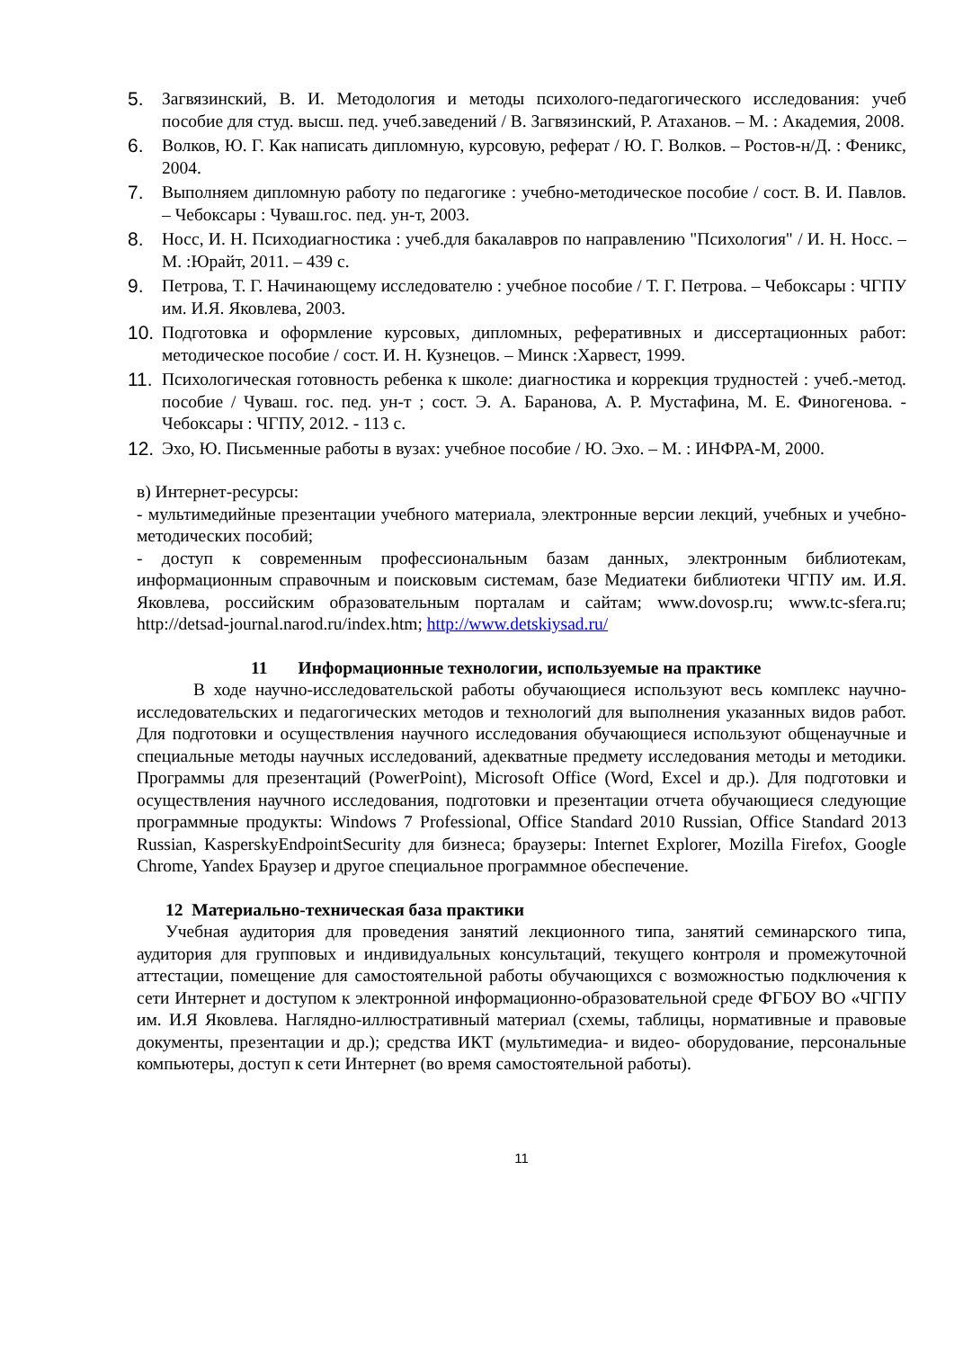5. Загвязинский, В. И. Методология и методы психолого-педагогического исследования: учеб пособие для студ. высш. пед. учеб.заведений / В. Загвязинский, Р. Атаханов. – М. : Академия, 2008.
6. Волков, Ю. Г. Как написать дипломную, курсовую, реферат / Ю. Г. Волков. – Ростов-н/Д. : Феникс, 2004.
7. Выполняем дипломную работу по педагогике : учебно-методическое пособие / сост. В. И. Павлов. – Чебоксары : Чуваш.гос. пед. ун-т, 2003.
8. Носс, И. Н. Психодиагностика : учеб.для бакалавров по направлению "Психология" / И. Н. Носс. – М. :Юрайт, 2011. – 439 с.
9. Петрова, Т. Г. Начинающему исследователю : учебное пособие / Т. Г. Петрова. – Чебоксары : ЧГПУ им. И.Я. Яковлева, 2003.
10. Подготовка и оформление курсовых, дипломных, реферативных и диссертационных работ: методическое пособие / сост. И. Н. Кузнецов. – Минск :Харвест, 1999.
11. Психологическая готовность ребенка к школе: диагностика и коррекция трудностей : учеб.-метод. пособие / Чуваш. гос. пед. ун-т ; сост. Э. А. Баранова, А. Р. Мустафина, М. Е. Финогенова. - Чебоксары : ЧГПУ, 2012. - 113 с.
12. Эхо, Ю. Письменные работы в вузах: учебное пособие / Ю. Эхо. – М. : ИНФРА-М, 2000.
в) Интернет-ресурсы:
- мультимедийные презентации учебного материала, электронные версии лекций, учебных и учебно-методических пособий;
- доступ к современным профессиональным базам данных, электронным библиотекам, информационным справочным и поисковым системам, базе Медиатеки библиотеки ЧГПУ им. И.Я. Яковлева, российским образовательным порталам и сайтам; www.dovosp.ru; www.tc-sfera.ru; http://detsad-journal.narod.ru/index.htm; http://www.detskiysad.ru/
11 Информационные технологии, используемые на практике
В ходе научно-исследовательской работы обучающиеся используют весь комплекс научно-исследовательских и педагогических методов и технологий для выполнения указанных видов работ. Для подготовки и осуществления научного исследования обучающиеся используют общенаучные и специальные методы научных исследований, адекватные предмету исследования методы и методики. Программы для презентаций (PowerPoint), Microsoft Office (Word, Excel и др.). Для подготовки и осуществления научного исследования, подготовки и презентации отчета обучающиеся следующие программные продукты: Windows 7 Professional, Office Standard 2010 Russian, Office Standard 2013 Russian, KasperskyEndpointSecurity для бизнеса; браузеры: Internet Explorer, Mozilla Firefox, Google Chrome, Yandex Браузер и другое специальное программное обеспечение.
12 Материально-техническая база практики
Учебная аудитория для проведения занятий лекционного типа, занятий семинарского типа, аудитория для групповых и индивидуальных консультаций, текущего контроля и промежуточной аттестации, помещение для самостоятельной работы обучающихся с возможностью подключения к сети Интернет и доступом к электронной информационно-образовательной среде ФГБОУ ВО «ЧГПУ им. И.Я Яковлева. Наглядно-иллюстративный материал (схемы, таблицы, нормативные и правовые документы, презентации и др.); средства ИКТ (мультимедиа- и видео- оборудование, персональные компьютеры, доступ к сети Интернет (во время самостоятельной работы).
11